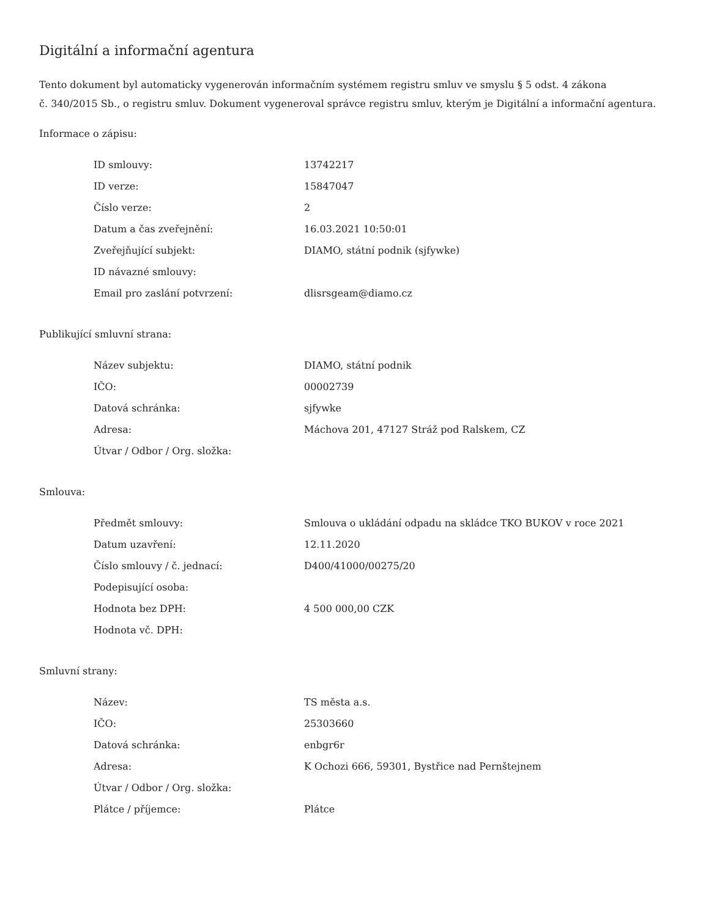Digitální a informační agentura
Tento dokument byl automaticky vygenerován informačním systémem registru smluv ve smyslu § 5 odst. 4 zákona
č. 340/2015 Sb., o registru smluv. Dokument vygeneroval správce registru smluv, kterým je Digitální a informační agentura.
Informace o zápisu:
| ID smlouvy: | 13742217 |
| ID verze: | 15847047 |
| Číslo verze: | 2 |
| Datum a čas zveřejnění: | 16.03.2021 10:50:01 |
| Zveřejňující subjekt: | DIAMO, státní podnik (sjfywke) |
| ID návazné smlouvy: | |
| Email pro zaslání potvrzení: | dlisrsgeam@diamo.cz |
Publikující smluvní strana:
| Název subjektu: | DIAMO, státní podnik |
| IČO: | 00002739 |
| Datová schránka: | sjfywke |
| Adresa: | Máchova 201, 47127 Stráž pod Ralskem, CZ |
| Útvar / Odbor / Org. složka: | |
Smlouva:
| Předmět smlouvy: | Smlouva o ukládání odpadu na skládce TKO BUKOV v roce 2021 |
| Datum uzavření: | 12.11.2020 |
| Číslo smlouvy / č. jednací: | D400/41000/00275/20 |
| Podepisující osoba: | |
| Hodnota bez DPH: | 4 500 000,00 CZK |
| Hodnota vč. DPH: | |
Smluvní strany:
| Název: | TS města a.s. |
| IČO: | 25303660 |
| Datová schránka: | enbgr6r |
| Adresa: | K Ochozi 666, 59301, Bystřice nad Pernštejnem |
| Útvar / Odbor / Org. složka: | |
| Plátce / příjemce: | Plátce |